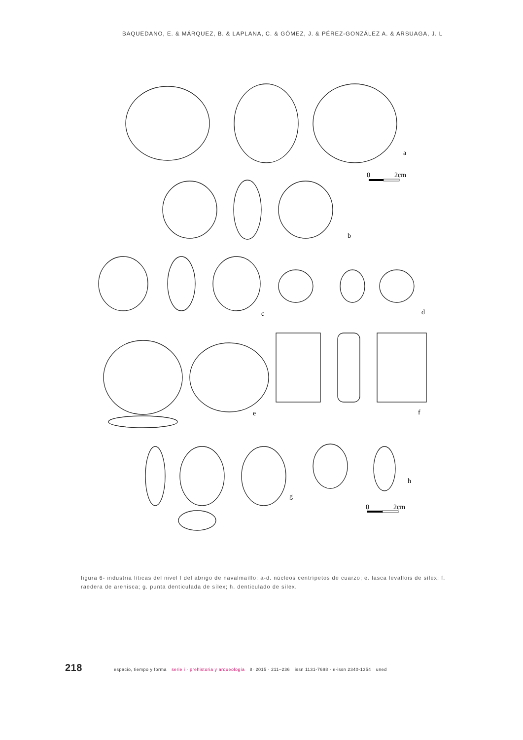BAQUEDANO, E. & MÁRQUEZ, B. & LAPLANA, C. & GÓMEZ, J. & PÉREZ-GONZÁLEZ A. & ARSUAGA, J. L
a
0 2cm
b
c d
e f
g
h
0 2cm
figura 6- industria líticas del nivel f del abrigo de navalmaíllo: a-d. núcleos centrípetos de cuarzo; e. lasca levallois de sílex; f. raedera de arenisca; g. punta denticulada de sílex; h. denticulado de sílex.
218 espacio, tiempo y forma serie i · prehistoria y arqueología 8· 2015 · 211–236 issn 1131-7698 · e-issn 2340-1354 uned